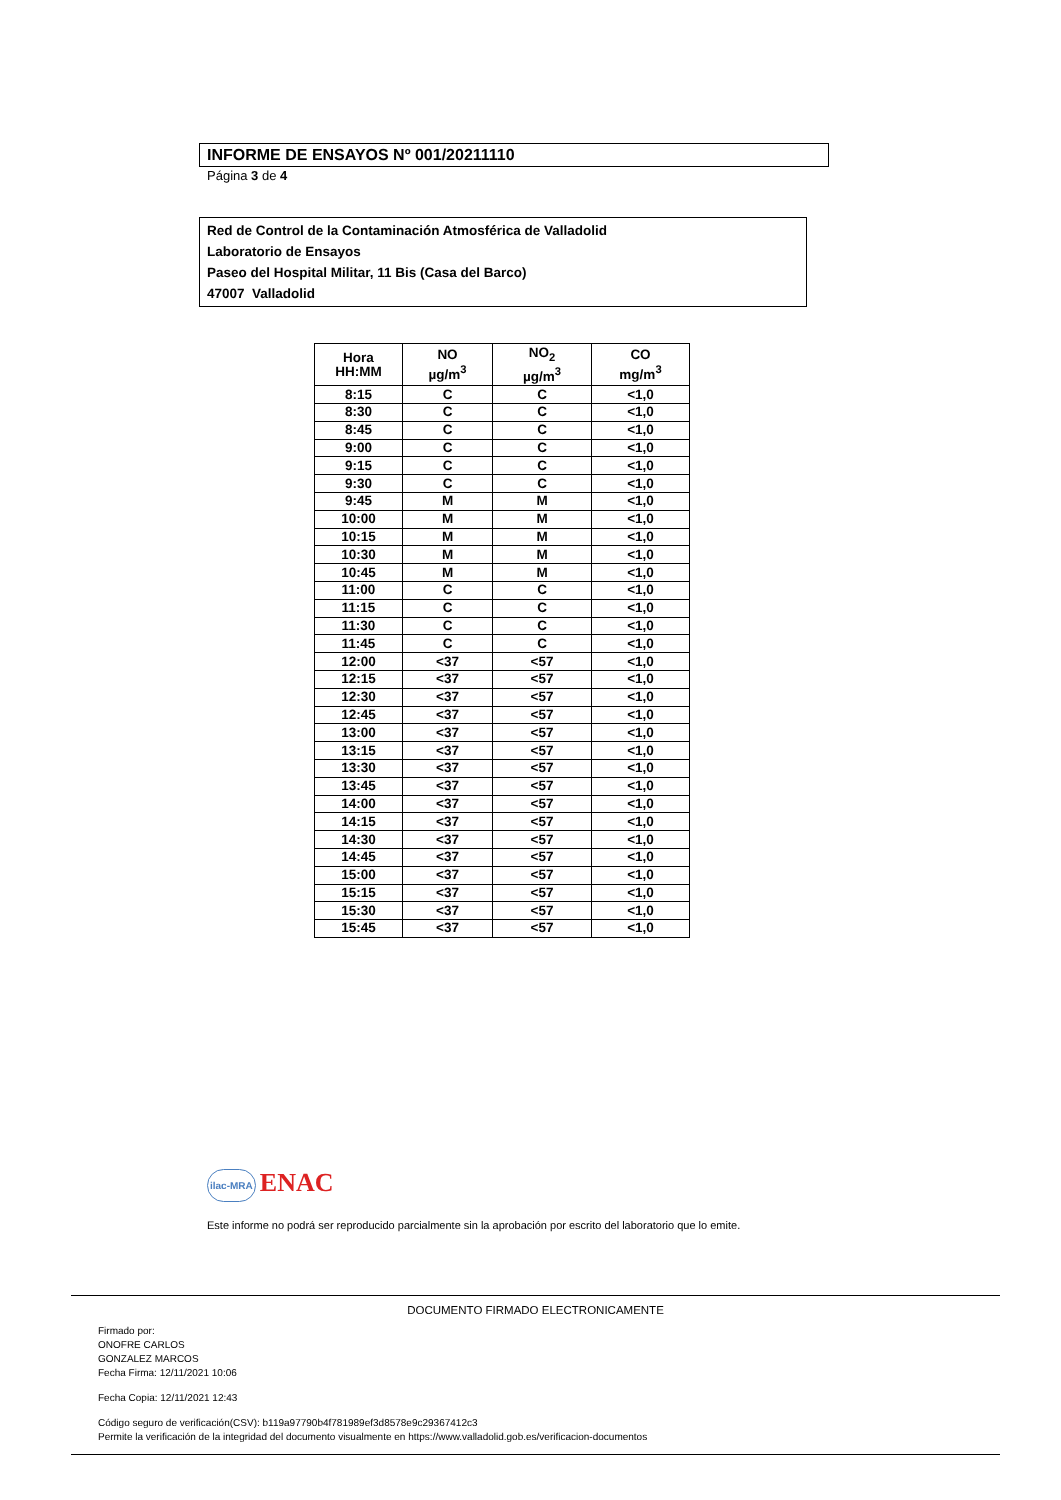INFORME DE ENSAYOS Nº 001/20211110
Página 3 de 4
Red de Control de la Contaminación Atmosférica de Valladolid
Laboratorio de Ensayos
Paseo del Hospital Militar, 11 Bis (Casa del Barco)
47007 Valladolid
| Hora HH:MM | NO µg/m<sup>3</sup> | NO<sub>2</sub> µg/m<sup>3</sup> | CO mg/m<sup>3</sup> |
| --- | --- | --- | --- |
| 8:15 | C | C | <1,0 |
| 8:30 | C | C | <1,0 |
| 8:45 | C | C | <1,0 |
| 9:00 | C | C | <1,0 |
| 9:15 | C | C | <1,0 |
| 9:30 | C | C | <1,0 |
| 9:45 | M | M | <1,0 |
| 10:00 | M | M | <1,0 |
| 10:15 | M | M | <1,0 |
| 10:30 | M | M | <1,0 |
| 10:45 | M | M | <1,0 |
| 11:00 | C | C | <1,0 |
| 11:15 | C | C | <1,0 |
| 11:30 | C | C | <1,0 |
| 11:45 | C | C | <1,0 |
| 12:00 | <37 | <57 | <1,0 |
| 12:15 | <37 | <57 | <1,0 |
| 12:30 | <37 | <57 | <1,0 |
| 12:45 | <37 | <57 | <1,0 |
| 13:00 | <37 | <57 | <1,0 |
| 13:15 | <37 | <57 | <1,0 |
| 13:30 | <37 | <57 | <1,0 |
| 13:45 | <37 | <57 | <1,0 |
| 14:00 | <37 | <57 | <1,0 |
| 14:15 | <37 | <57 | <1,0 |
| 14:30 | <37 | <57 | <1,0 |
| 14:45 | <37 | <57 | <1,0 |
| 15:00 | <37 | <57 | <1,0 |
| 15:15 | <37 | <57 | <1,0 |
| 15:30 | <37 | <57 | <1,0 |
| 15:45 | <37 | <57 | <1,0 |
ilac-MRA ENAC
Este informe no podrá ser reproducido parcialmente sin la aprobación por escrito del laboratorio que lo emite.
DOCUMENTO FIRMADO ELECTRONICAMENTE
Firmado por:
ONOFRE CARLOS
GONZALEZ MARCOS
Fecha Firma: 12/11/2021 10:06
Fecha Copia: 12/11/2021 12:43
Código seguro de verificación(CSV): b119a97790b4f781989ef3d8578e9c29367412c3
Permite la verificación de la integridad del documento visualmente en https://www.valladolid.gob.es/verificacion-documentos